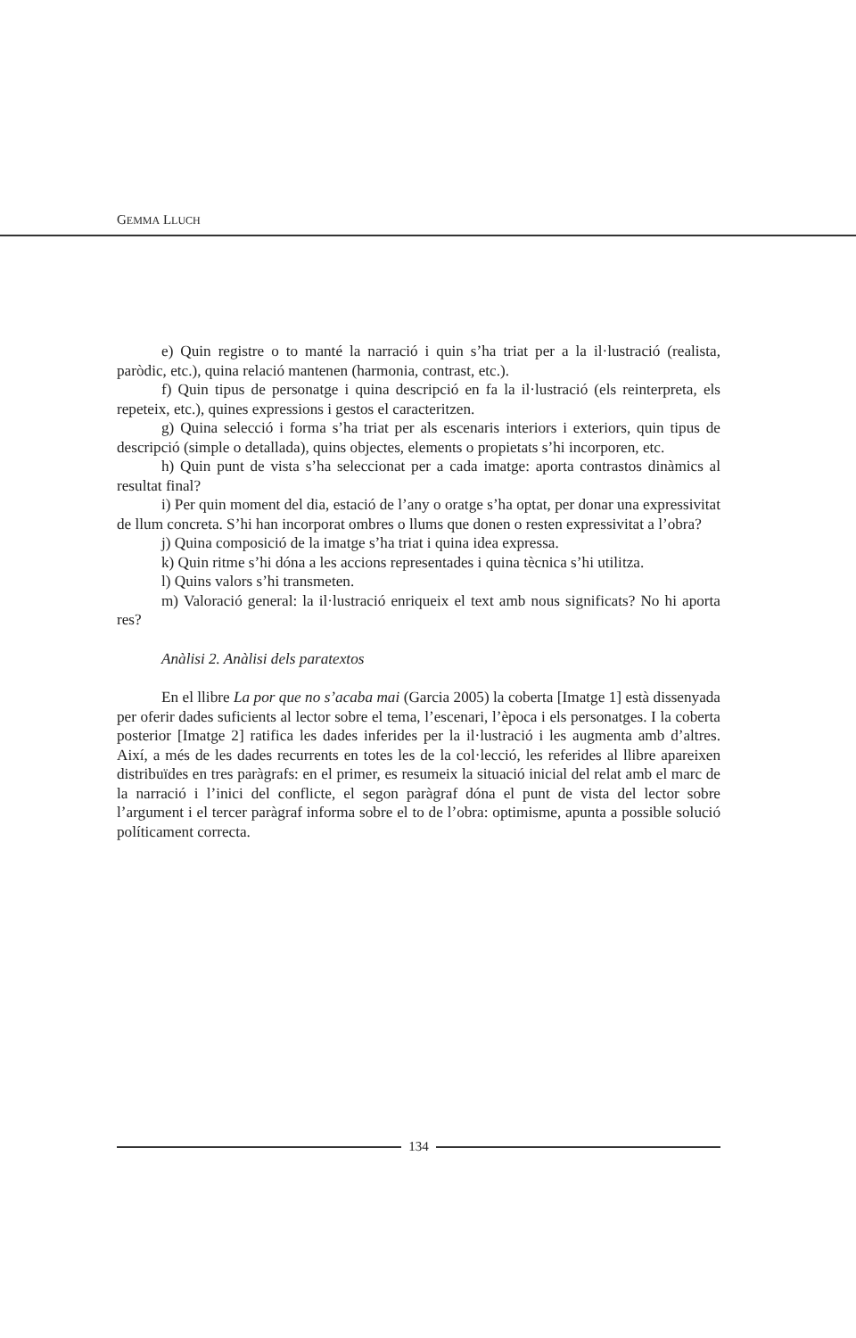GEMMA LLUCH
e) Quin registre o to manté la narració i quin s’ha triat per a la il·lustració (realista, paròdic, etc.), quina relació mantenen (harmonia, contrast, etc.).
f) Quin tipus de personatge i quina descripció en fa la il·lustració (els reinterpreta, els repeteix, etc.), quines expressions i gestos el caracteritzen.
g) Quina selecció i forma s’ha triat per als escenaris interiors i exteriors, quin tipus de descripció (simple o detallada), quins objectes, elements o propietats s’hi incorporen, etc.
h) Quin punt de vista s’ha seleccionat per a cada imatge: aporta contrastos dinàmics al resultat final?
i) Per quin moment del dia, estació de l’any o oratge s’ha optat, per donar una expressivitat de llum concreta. S’hi han incorporat ombres o llums que donen o resten expressivitat a l’obra?
j) Quina composició de la imatge s’ha triat i quina idea expressa.
k) Quin ritme s’hi dóna a les accions representades i quina tècnica s’hi utilitza.
l) Quins valors s’hi transmeten.
m) Valoració general: la il·lustració enriqueix el text amb nous significats? No hi aporta res?
Anàlisi 2. Anàlisi dels paratextos
En el llibre La por que no s’acaba mai (Garcia 2005) la coberta [Imatge 1] està dissenyada per oferir dades suficients al lector sobre el tema, l’escenari, l’època i els personatges. I la coberta posterior [Imatge 2] ratifica les dades inferides per la il·lustració i les augmenta amb d’altres. Així, a més de les dades recurrents en totes les de la col·lecció, les referides al llibre apareixen distribuïdes en tres paràgrafs: en el primer, es resumeix la situació inicial del relat amb el marc de la narració i l’inici del conflicte, el segon paràgraf dóna el punt de vista del lector sobre l’argument i el tercer paràgraf informa sobre el to de l’obra: optimisme, apunta a possible solució políticament correcta.
134